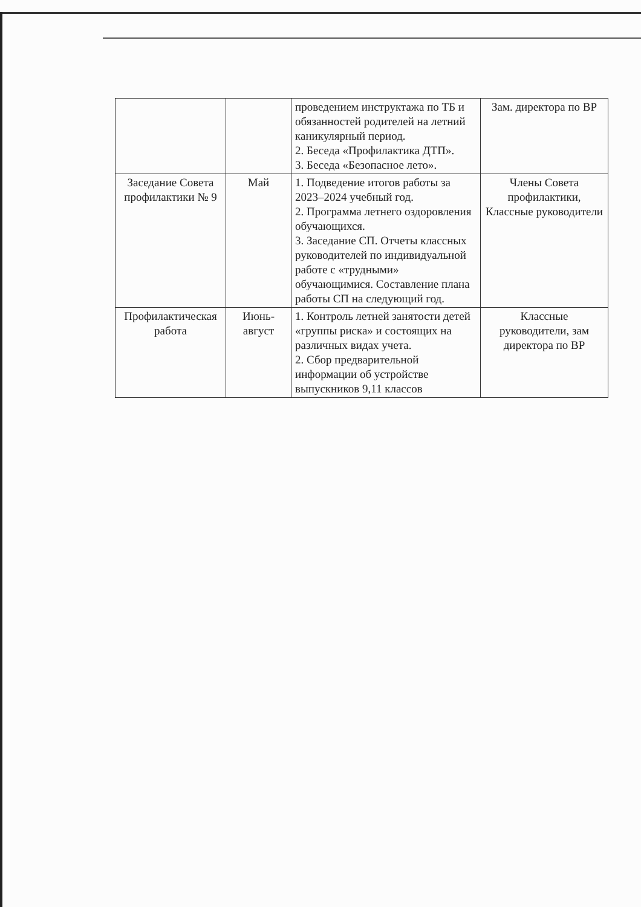| | | проведением инструктажа по ТБ и обязанностей родителей на летний каникулярный период. 2. Беседа «Профилактика ДТП». 3. Беседа «Безопасное лето». | Зам. директора по ВР |
| Заседание Совета профилактики № 9 | Май | 1. Подведение итогов работы за 2023–2024 учебный год. 2. Программа летнего оздоровления обучающихся. 3. Заседание СП. Отчеты классных руководителей по индивидуальной работе с «трудными» обучающимися. Составление плана работы СП на следующий год. | Члены Совета профилактики, Классные руководители |
| Профилактическая работа | Июнь-август | 1. Контроль летней занятости детей «группы риска» и состоящих на различных видах учета. 2. Сбор предварительной информации об устройстве выпускников 9,11 классов | Классные руководители, зам директора по ВР |